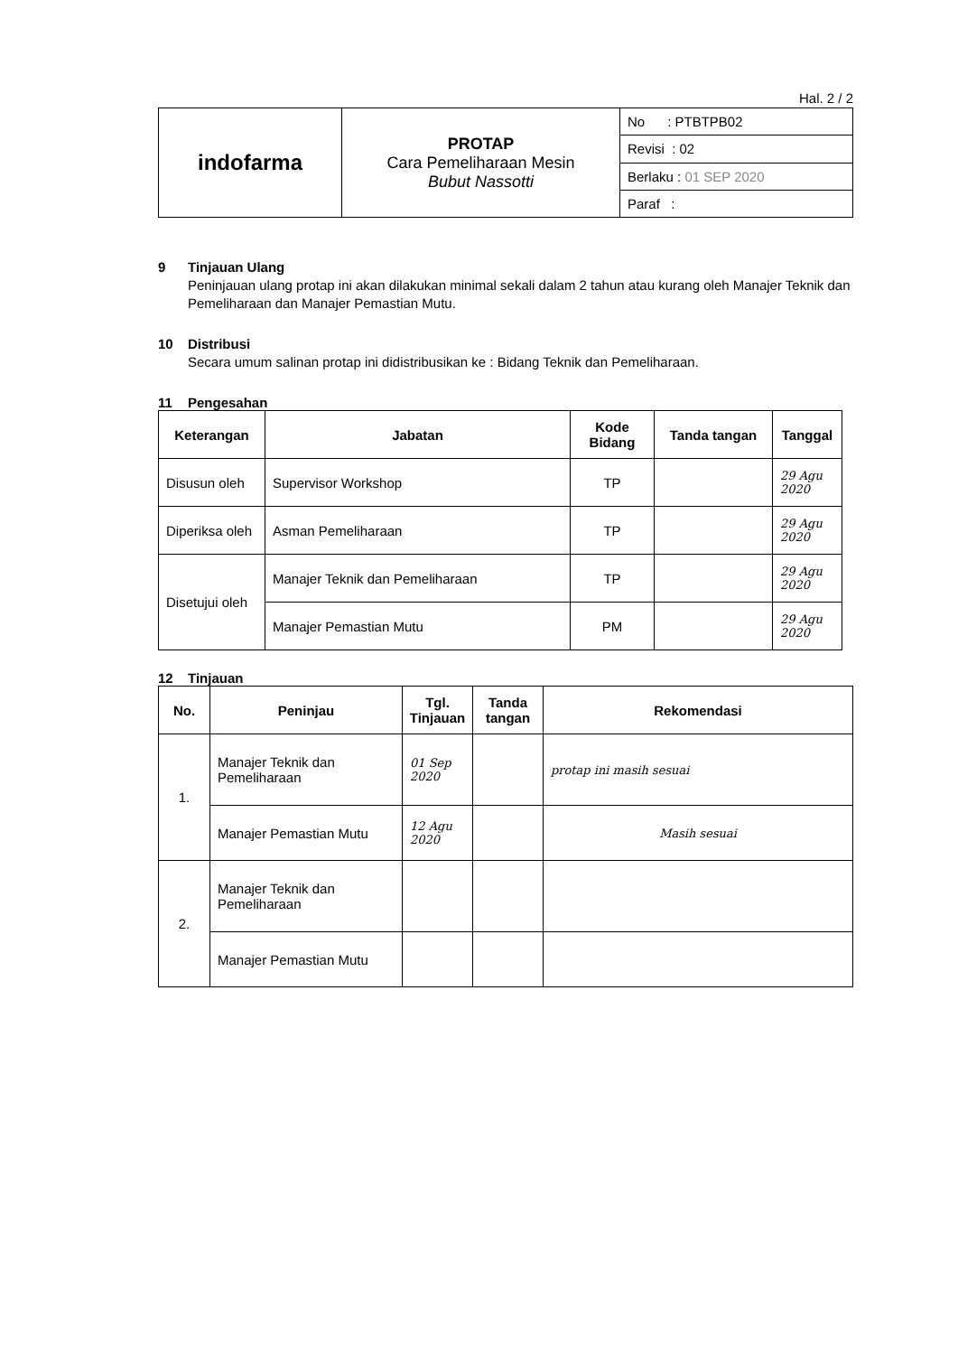Hal. 2 / 2
| indofarma | PROTAP Cara Pemeliharaan Mesin Bubut Nassotti | No : PTBTPB02 |
| | | Revisi : 02 |
| | | Berlaku : 01 SEP 2020 |
| | | Paraf : |
9 Tinjauan Ulang
Peninjauan ulang protap ini akan dilakukan minimal sekali dalam 2 tahun atau kurang oleh Manajer Teknik dan Pemeliharaan dan Manajer Pemastian Mutu.
10 Distribusi
Secara umum salinan protap ini didistribusikan ke : Bidang Teknik dan Pemeliharaan.
11 Pengesahan
| Keterangan | Jabatan | Kode Bidang | Tanda tangan | Tanggal |
| --- | --- | --- | --- | --- |
| Disusun oleh | Supervisor Workshop | TP | | 29 Agu 2020 |
| Diperiksa oleh | Asman Pemeliharaan | TP | | 29 Agu 2020 |
| Disetujui oleh | Manajer Teknik dan Pemeliharaan | TP | | 29 Agu 2020 |
| | Manajer Pemastian Mutu | PM | | 29 Agu 2020 |
12 Tinjauan
| No. | Peninjau | Tgl. Tinjauan | Tanda tangan | Rekomendasi |
| --- | --- | --- | --- | --- |
| 1. | Manajer Teknik dan Pemeliharaan | 01 Sep 2020 | | protap ini masih sesuai |
| | Manajer Pemastian Mutu | 12 Agu 2020 | | Masih sesuai |
| 2. | Manajer Teknik dan Pemeliharaan | | | |
| | Manajer Pemastian Mutu | | | |